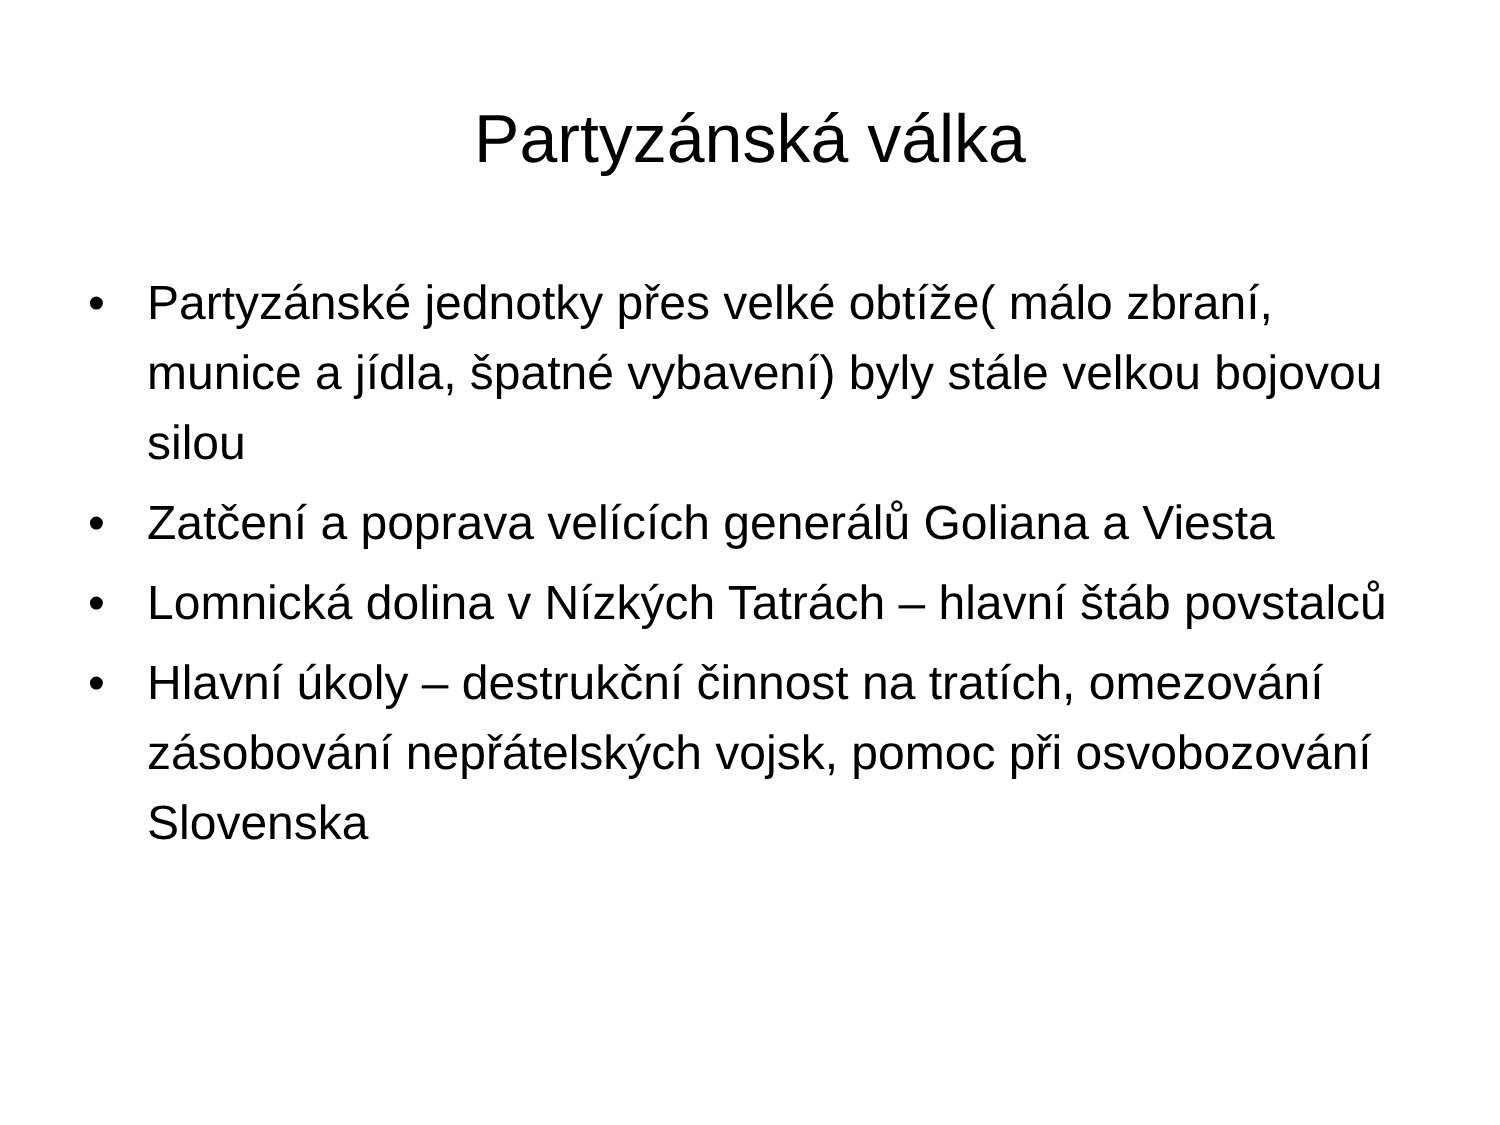Partyzánská válka
• Partyzánské jednotky přes velké obtíže( málo zbraní, munice a jídla, špatné vybavení) byly stále velkou bojovou silou
• Zatčení a poprava velících generálů Goliana a Viesta
• Lomnická dolina v Nízkých Tatrách – hlavní štáb povstalců
• Hlavní úkoly – destrukční činnost na tratích, omezování zásobování nepřátelských vojsk, pomoc při osvobozování Slovenska